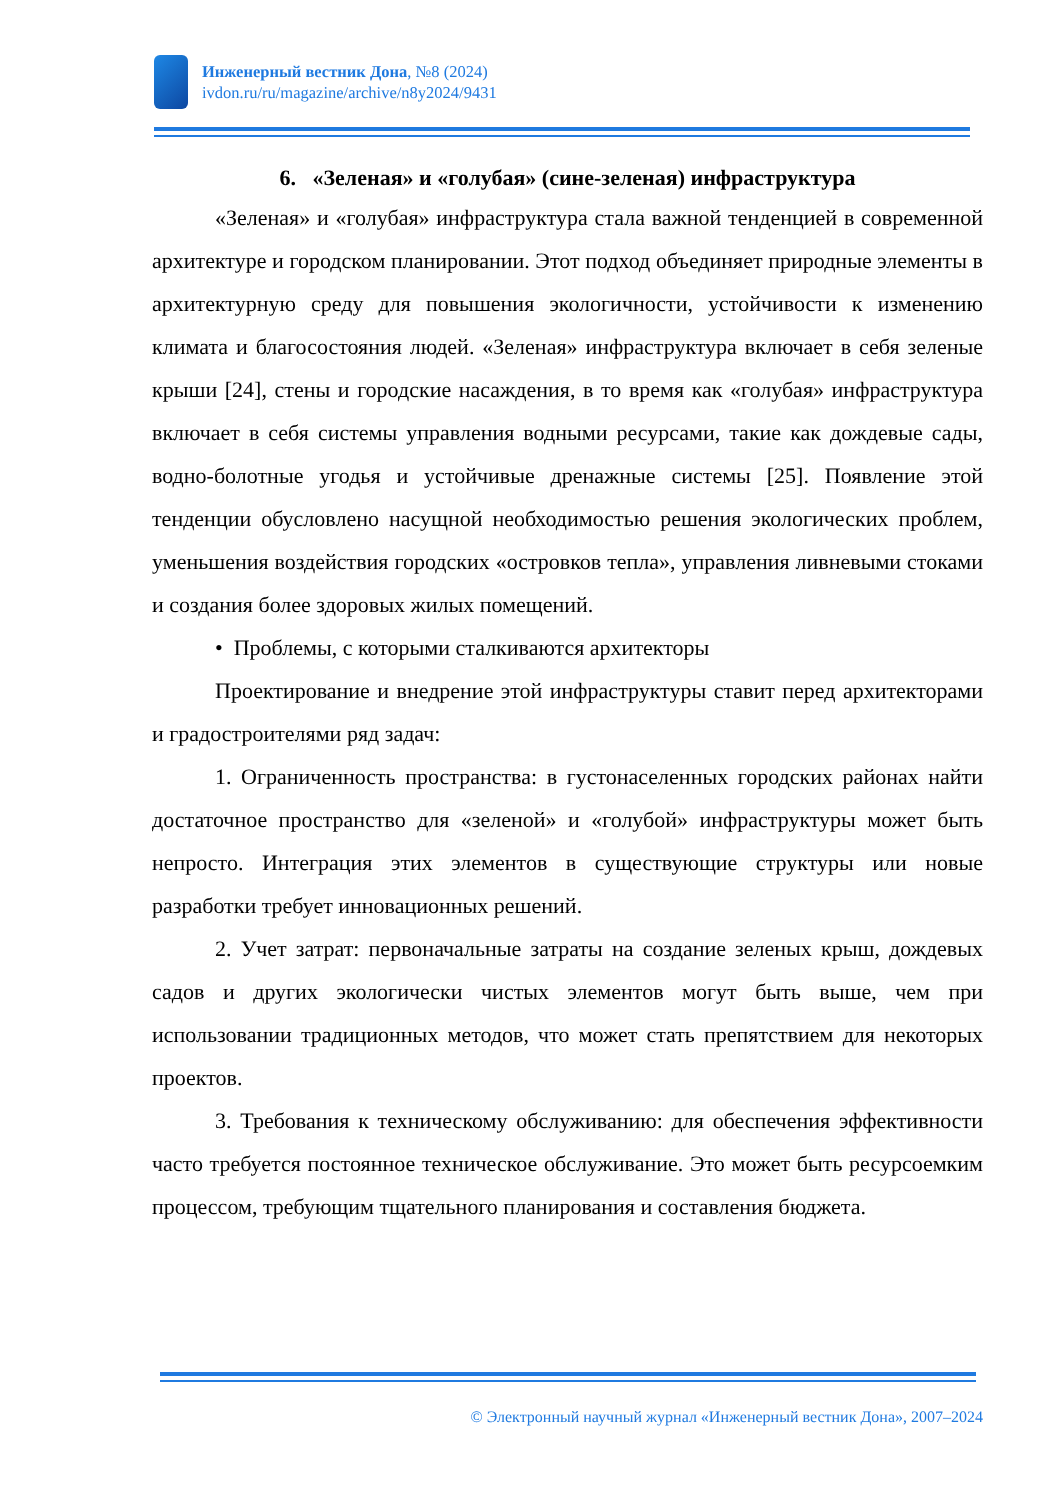Инженерный вестник Дона, №8 (2024)
ivdon.ru/ru/magazine/archive/n8y2024/9431
6. «Зеленая» и «голубая» (сине-зеленая) инфраструктура
«Зеленая» и «голубая» инфраструктура стала важной тенденцией в современной архитектуре и городском планировании. Этот подход объединяет природные элементы в архитектурную среду для повышения экологичности, устойчивости к изменению климата и благосостояния людей. «Зеленая» инфраструктура включает в себя зеленые крыши [24], стены и городские насаждения, в то время как «голубая» инфраструктура включает в себя системы управления водными ресурсами, такие как дождевые сады, водно-болотные угодья и устойчивые дренажные системы [25]. Появление этой тенденции обусловлено насущной необходимостью решения экологических проблем, уменьшения воздействия городских «островков тепла», управления ливневыми стоками и создания более здоровых жилых помещений.
• Проблемы, с которыми сталкиваются архитекторы
Проектирование и внедрение этой инфраструктуры ставит перед архитекторами и градостроителями ряд задач:
1. Ограниченность пространства: в густонаселенных городских районах найти достаточное пространство для «зеленой» и «голубой» инфраструктуры может быть непросто. Интеграция этих элементов в существующие структуры или новые разработки требует инновационных решений.
2. Учет затрат: первоначальные затраты на создание зеленых крыш, дождевых садов и других экологически чистых элементов могут быть выше, чем при использовании традиционных методов, что может стать препятствием для некоторых проектов.
3. Требования к техническому обслуживанию: для обеспечения эффективности часто требуется постоянное техническое обслуживание. Это может быть ресурсоемким процессом, требующим тщательного планирования и составления бюджета.
© Электронный научный журнал «Инженерный вестник Дона», 2007–2024